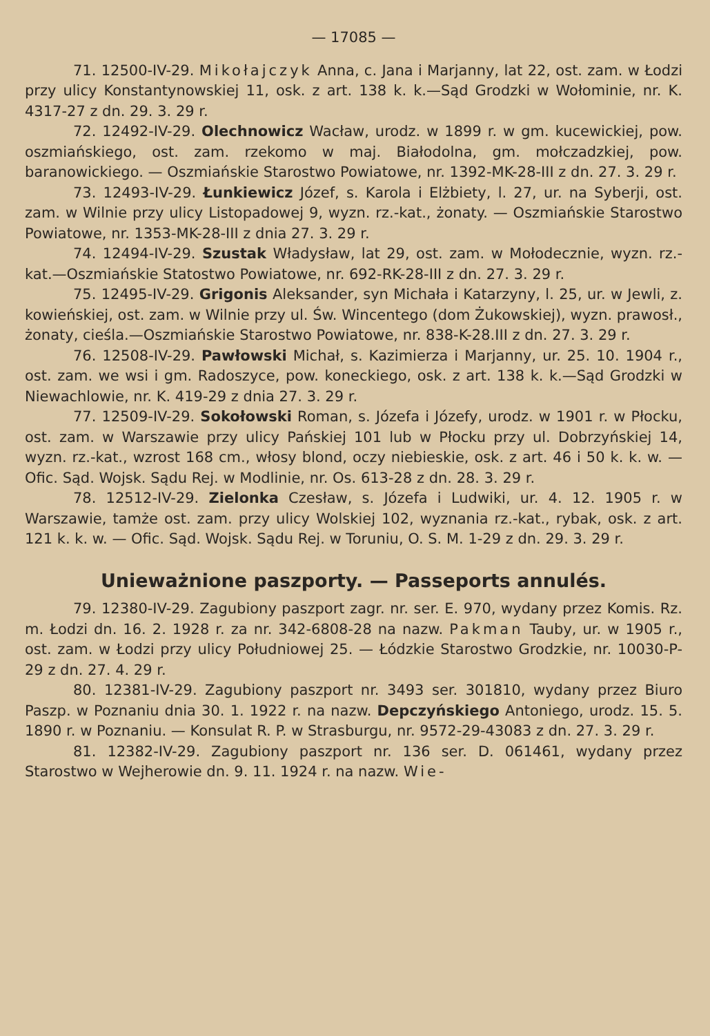— 17085 —
71. 12500-IV-29. Mikołajczyk Anna, c. Jana i Marjanny, lat 22, ost. zam. w Łodzi przy ulicy Konstantynowskiej 11, osk. z art. 138 k. k.—Sąd Grodzki w Wołominie, nr. K. 4317-27 z dn. 29. 3. 29 r.
72. 12492-IV-29. Olechnowicz Wacław, urodz. w 1899 r. w gm. kucewickiej, pow. oszmiańskiego, ost. zam. rzekomo w maj. Białodolna, gm. mołczadzkiej, pow. baranowickiego. — Oszmiańskie Starostwo Powiatowe, nr. 1392-MK-28-III z dn. 27. 3. 29 r.
73. 12493-IV-29. Łunkiewicz Józef, s. Karola i Elżbiety, l. 27, ur. na Syberji, ost. zam. w Wilnie przy ulicy Listopadowej 9, wyzn. rz.-kat., żonaty. — Oszmiańskie Starostwo Powiatowe, nr. 1353-MK-28-III z dnia 27. 3. 29 r.
74. 12494-IV-29. Szustak Władysław, lat 29, ost. zam. w Mołodecznie, wyzn. rz.-kat.—Oszmiańskie Statostwo Powiatowe, nr. 692-RK-28-III z dn. 27. 3. 29 r.
75. 12495-IV-29. Grigonis Aleksander, syn Michała i Katarzyny, l. 25, ur. w Jewli, z. kowieńskiej, ost. zam. w Wilnie przy ul. Św. Wincentego (dom Żukowskiej), wyzn. prawosł., żonaty, cieśla.—Oszmiańskie Starostwo Powiatowe, nr. 838-K-28.III z dn. 27. 3. 29 r.
76. 12508-IV-29. Pawłowski Michał, s. Kazimierza i Marjanny, ur. 25. 10. 1904 r., ost. zam. we wsi i gm. Radoszyce, pow. koneckiego, osk. z art. 138 k. k.—Sąd Grodzki w Niewachlowie, nr. K. 419-29 z dnia 27. 3. 29 r.
77. 12509-IV-29. Sokołowski Roman, s. Józefa i Józefy, urodz. w 1901 r. w Płocku, ost. zam. w Warszawie przy ulicy Pańskiej 101 lub w Płocku przy ul. Dobrzyńskiej 14, wyzn. rz.-kat., wzrost 168 cm., włosy blond, oczy niebieskie, osk. z art. 46 i 50 k. k. w. — Ofic. Sąd. Wojsk. Sądu Rej. w Modlinie, nr. Os. 613-28 z dn. 28. 3. 29 r.
78. 12512-IV-29. Zielonka Czesław, s. Józefa i Ludwiki, ur. 4. 12. 1905 r. w Warszawie, tamże ost. zam. przy ulicy Wolskiej 102, wyznania rz.-kat., rybak, osk. z art. 121 k. k. w. — Ofic. Sąd. Wojsk. Sądu Rej. w Toruniu, O. S. M. 1-29 z dn. 29. 3. 29 r.
Unieważnione paszporty. — Passeports annulés.
79. 12380-IV-29. Zagubiony paszport zagr. nr. ser. E. 970, wydany przez Komis. Rz. m. Łodzi dn. 16. 2. 1928 r. za nr. 342-6808-28 na nazw. Pakman Tauby, ur. w 1905 r., ost. zam. w Łodzi przy ulicy Południowej 25. — Łódzkie Starostwo Grodzkie, nr. 10030-P-29 z dn. 27. 4. 29 r.
80. 12381-IV-29. Zagubiony paszport nr. 3493 ser. 301810, wydany przez Biuro Paszp. w Poznaniu dnia 30. 1. 1922 r. na nazw. Depczyńskiego Antoniego, urodz. 15. 5. 1890 r. w Poznaniu. — Konsulat R. P. w Strasburgu, nr. 9572-29-43083 z dn. 27. 3. 29 r.
81. 12382-IV-29. Zagubiony paszport nr. 136 ser. D. 061461, wydany przez Starostwo w Wejherowie dn. 9. 11. 1924 r. na nazw. Wie-